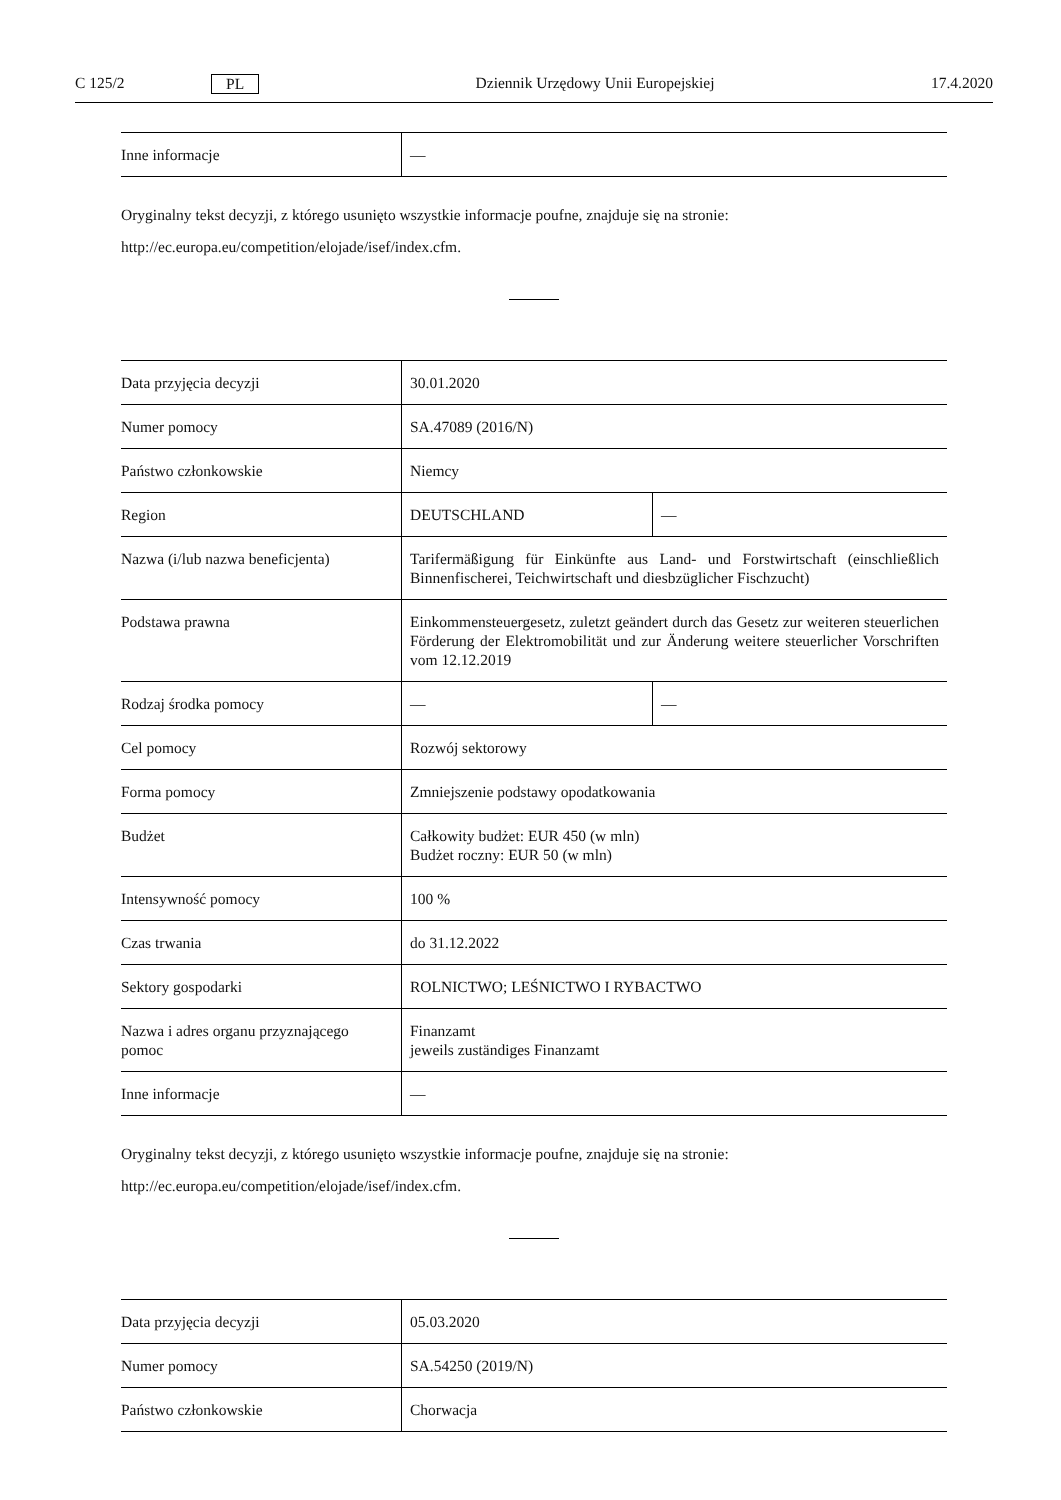C 125/2 PL Dziennik Urzędowy Unii Europejskiej 17.4.2020
| Inne informacje | — |
Oryginalny tekst decyzji, z którego usunięto wszystkie informacje poufne, znajduje się na stronie:
http://ec.europa.eu/competition/elojade/isef/index.cfm.
| Data przyjęcia decyzji | 30.01.2020 | |
| Numer pomocy | SA.47089 (2016/N) | |
| Państwo członkowskie | Niemcy | |
| Region | DEUTSCHLAND | — |
| Nazwa (i/lub nazwa beneficjenta) | Tarifermäßigung für Einkünfte aus Land- und Forstwirtschaft (einschließlich Binnenfischerei, Teichwirtschaft und diesbzüglicher Fischzucht) | |
| Podstawa prawna | Einkommensteuergesetz, zuletzt geändert durch das Gesetz zur weiteren steuerlichen Förderung der Elektromobilität und zur Änderung weitere steuerlicher Vorschriften vom 12.12.2019 | |
| Rodzaj środka pomocy | — | — |
| Cel pomocy | Rozwój sektorowy | |
| Forma pomocy | Zmniejszenie podstawy opodatkowania | |
| Budżet | Całkowity budżet: EUR 450 (w mln) Budżet roczny: EUR 50 (w mln) | |
| Intensywność pomocy | 100 % | |
| Czas trwania | do 31.12.2022 | |
| Sektory gospodarki | ROLNICTWO; LEŚNICTWO I RYBACTWO | |
| Nazwa i adres organu przyznającego pomoc | Finanzamt jeweils zuständiges Finanzamt | |
| Inne informacje | — | |
Oryginalny tekst decyzji, z którego usunięto wszystkie informacje poufne, znajduje się na stronie:
http://ec.europa.eu/competition/elojade/isef/index.cfm.
| Data przyjęcia decyzji | 05.03.2020 |
| Numer pomocy | SA.54250 (2019/N) |
| Państwo członkowskie | Chorwacja |